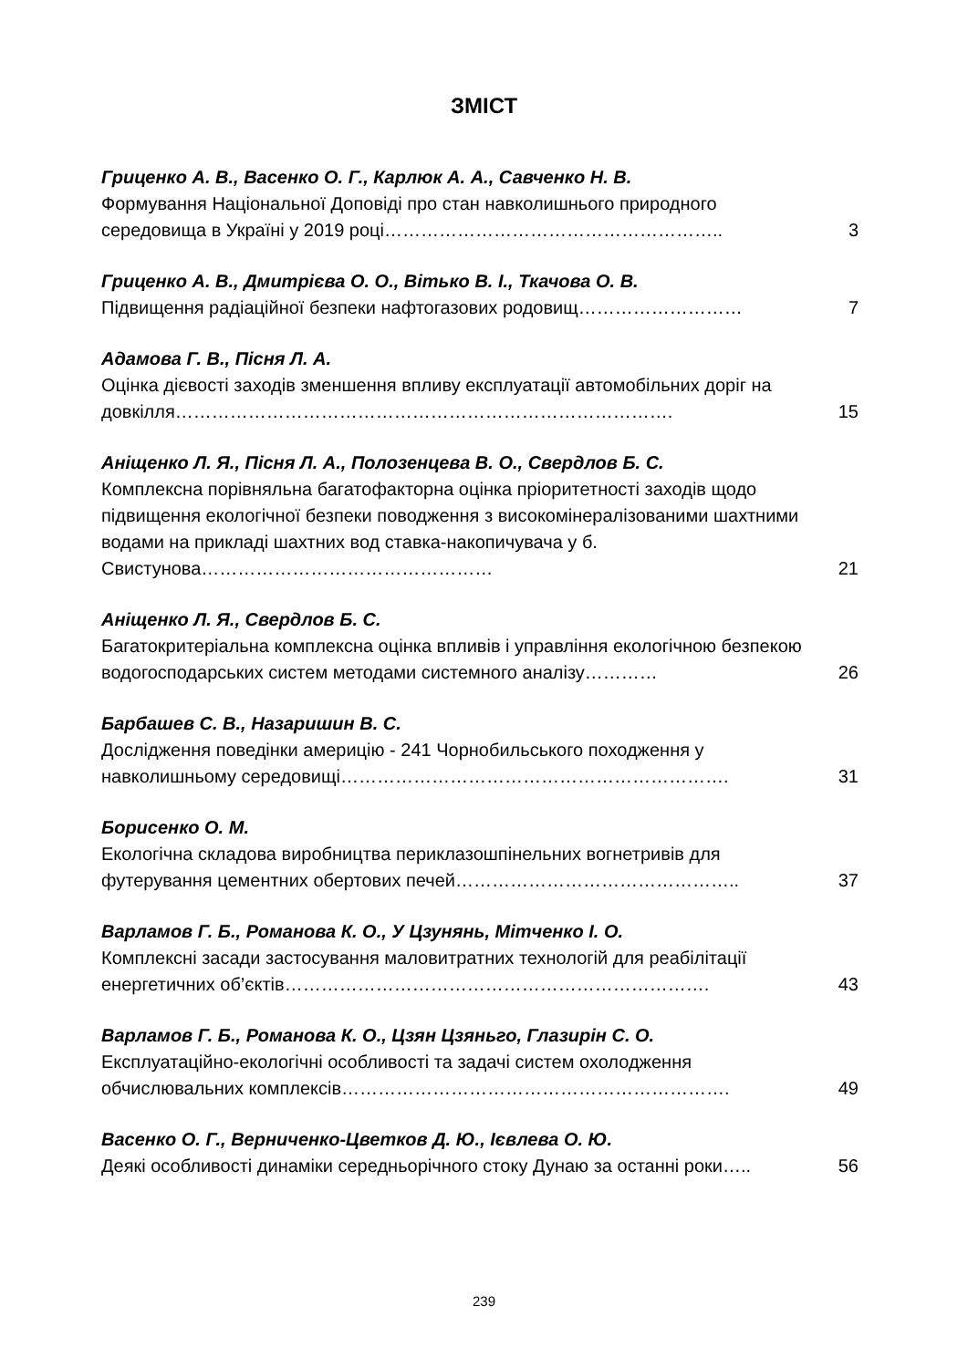ЗМІСТ
Гриценко А. В., Васенко О. Г., Карлюк А. А., Савченко Н. В.
Формування Національної Доповіді про стан навколишнього природного середовища в Україні у 2019 році………………………………………………..
3
Гриценко А. В., Дмитрієва О. О., Вітько В. І., Ткачова О. В.
Підвищення радіаційної безпеки нафтогазових родовищ………………………
7
Адамова Г. В., Пісня Л. А.
Оцінка дієвості заходів зменшення впливу експлуатації автомобільних доріг на довкілля……………………………………………………………………….
15
Аніщенко Л. Я., Пісня Л. А., Полозенцева В. О., Свердлов Б. С.
Комплексна порівняльна багатофакторна оцінка пріоритетності заходів щодо підвищення екологічної безпеки поводження з високомінералізованими шахтними водами на прикладі шахтних вод ставка-накопичувача у б. Свистунова…………………………………………
21
Аніщенко Л. Я., Свердлов Б. С.
Багатокритеріальна комплексна оцінка впливів і управління екологічною безпекою водогосподарських систем методами системного аналізу…………
26
Барбашев С. В., Назаришин В. С.
Дослідження поведінки америцію - 241 Чорнобильського походження у навколишньому середовищі……………………………………………………….
31
Борисенко О. М.
Екологічна складова виробництва периклазошпінельних вогнетривів для футерування цементних обертових печей………………………………………..
37
Варламов Г. Б., Романова К. О., У Цзунянь, Мітченко І. О.
Комплексні засади застосування маловитратних технологій для реабілітації енергетичних об’єктів…………………………………………………………….
43
Варламов Г. Б., Романова К. О., Цзян Цзяньго, Глазирін С. О.
Експлуатаційно-екологічні особливості та задачі систем охолодження обчислювальних комплексів……………………………………………………….
49
Васенко О. Г., Верниченко-Цветков Д. Ю., Ієвлева О. Ю.
Деякі особливості динаміки середньорічного стоку Дунаю за останні роки…..
56
239